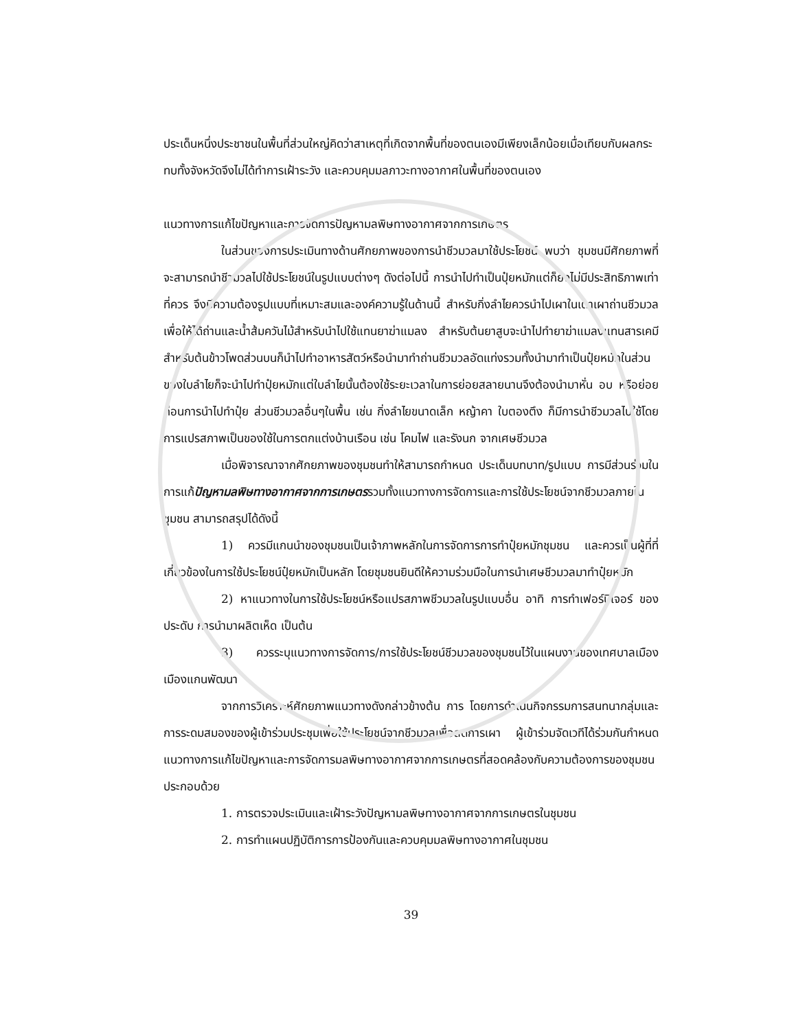ประเด็นหนึ่งประชาชนในพื้นที่ส่วนใหญ่คิดว่าสาเหตุที่เกิดจากพื้นที่ของตนเองมีเพียงเล็กน้อยเมื่อเทียบกับผลกระทบทั้งจังหวัดจึงไม่ได้ทำการเฝ้าระวัง และควบคุมมลภาวะทางอากาศในพื้นที่ของตนเอง
แนวทางการแก้ไขปัญหาและการจัดการปัญหามลพิษทางอากาศจากการเกษตร
ในส่วนของการประเมินทางด้านศักยภาพของการนำชีวมวลมาใช้ประโยชน์ พบว่า ชุมชนมีศักยภาพที่จะสามารถนำชีวมวลไปใช้ประโยชน์ในรูปแบบต่างๆ ดังต่อไปนี้ การนำไปทำเป็นปุ๋ยหมักแต่ก็ยังไม่มีประสิทธิภาพเท่าที่ควร จึงมีความต้องรูปแบบที่เหมาะสมและองค์ความรู้ในด้านนี้ สำหรับกิ่งลำไยควรนำไปเผาในเตาเผาถ่านชีวมวลเพื่อให้ได้ถ่านและน้ำส้มควันไม้สำหรับนำไปใช้แทนยาฆ่าแมลง สำหรับต้นยาสูบจะนำไปทำยาฆ่าแมลงแทนสารเคมี สำหรับต้นข้าวโพดส่วนบนก็นำไปทำอาหารสัตว์หรือนำมาทำถ่านชีวมวลอัดแท่งรวมทั้งนำมาทำเป็นปุ๋ยหมักในส่วนของใบลำไยก็จะนำไปทำปุ๋ยหมักแต่ใบลำไยนั้นต้องใช้ระยะเวลาในการย่อยสลายนานจึงต้องนำมาหั่น อบ หรือย่อยก่อนการนำไปทำปุ๋ย ส่วนชีวมวลอื่นๆในพื้น เช่น กิ่งลำไยขนาดเล็ก หญ้าคา ใบตองตึง ก็มีการนำชีวมวลไปใช้โดยการแปรสภาพเป็นของใช้ในการตกแต่งบ้านเรือน เช่น โคมไฟ และรังนก จากเศษชีวมวล
เมื่อพิจารณาจากศักยภาพของชุมชนทำให้สามารถกำหนด ประเด็นบทบาท/รูปแบบ การมีส่วนร่วมในการแก้ปัญหามลพิษทางอากาศจากการเกษตรรวมทั้งแนวทางการจัดการและการใช้ประโยชน์จากชีวมวลภายในชุมชน สามารถสรุปได้ดังนี้
1) ควรมีแกนนำของชุมชนเป็นเจ้าภาพหลักในการจัดการการทำปุ๋ยหมักชุมชน และควรเป็นผู้ที่ที่เกี่ยวข้องในการใช้ประโยชน์ปุ๋ยหมักเป็นหลัก โดยชุมชนยินดีให้ความร่วมมือในการนำเศษชีวมวลมาทำปุ๋ยหมัก
2) หาแนวทางในการใช้ประโยชน์หรือแปรสภาพชีวมวลในรูปแบบอื่น อาทิ การทำเฟอร์นิเจอร์ ของประดับ การนำมาผลิตเห็ด เป็นต้น
3) ควรระบุแนวทางการจัดการ/การใช้ประโยชน์ชีวมวลของชุมชนไว้ในแผนงานของเทศบาลเมืองเมืองแกนพัฒนา
จากการวิเคราะห์ศักยภาพแนวทางดังกล่าวข้างต้น การ โดยการดำเนินกิจกรรมการสนทนากลุ่มและการระดมสมองของผู้เข้าร่วมประชุมเพื่อใช้ประโยชน์จากชีวมวลเพื่อลดการเผา ผู้เข้าร่วมจัดเวทีได้ร่วมกันกำหนดแนวทางการแก้ไขปัญหาและการจัดการมลพิษทางอากาศจากการเกษตรที่สอดคล้องกับความต้องการของชุมชน ประกอบด้วย
1. การตรวจประเมินและเฝ้าระวังปัญหามลพิษทางอากาศจากการเกษตรในชุมชน
2. การทำแผนปฏิบัติการการป้องกันและควบคุมมลพิษทางอากาศในชุมชน
39